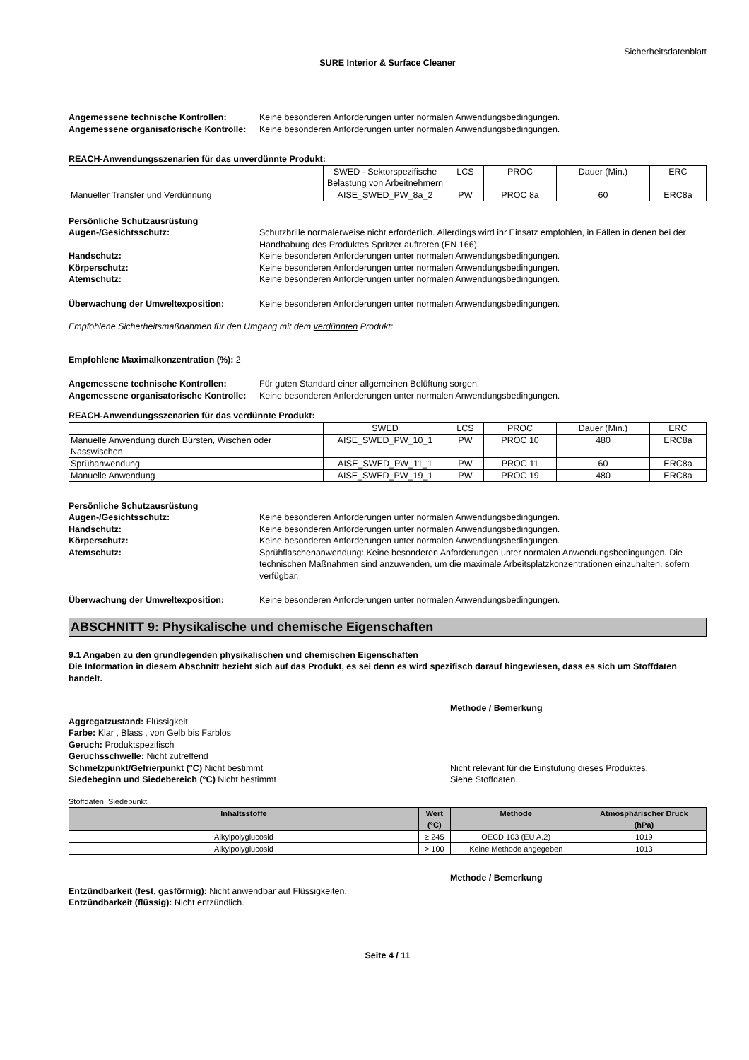Sicherheitsdatenblatt
SURE Interior & Surface Cleaner
Angemessene technische Kontrollen: Keine besonderen Anforderungen unter normalen Anwendungsbedingungen.
Angemessene organisatorische Kontrolle:
Keine besonderen Anforderungen unter normalen Anwendungsbedingungen.
REACH-Anwendungsszenarien für das unverdünnte Produkt:
| | SWED - Sektorspezifische Belastung von Arbeitnehmern | LCS | PROC | Dauer (Min.) | ERC |
| Manueller Transfer und Verdünnung | AISE_SWED_PW_8a_2 | PW | PROC 8a | 60 | ERC8a |
Persönliche Schutzausrüstung
Augen-/Gesichtsschutz: Schutzbrille normalerweise nicht erforderlich. Allerdings wird ihr Einsatz empfohlen, in Fällen in denen bei der Handhabung des Produktes Spritzer auftreten (EN 166).
Handschutz: Keine besonderen Anforderungen unter normalen Anwendungsbedingungen.
Körperschutz: Keine besonderen Anforderungen unter normalen Anwendungsbedingungen.
Atemschutz: Keine besonderen Anforderungen unter normalen Anwendungsbedingungen.
Überwachung der Umweltexposition: Keine besonderen Anforderungen unter normalen Anwendungsbedingungen.
Empfohlene Sicherheitsmaßnahmen für den Umgang mit dem verdünnten Produkt:
Empfohlene Maximalkonzentration (%): 2
Angemessene technische Kontrollen: Für guten Standard einer allgemeinen Belüftung sorgen.
Angemessene organisatorische Kontrolle:
Keine besonderen Anforderungen unter normalen Anwendungsbedingungen.
REACH-Anwendungsszenarien für das verdünnte Produkt:
| | SWED | LCS | PROC | Dauer (Min.) | ERC |
| Manuelle Anwendung durch Bürsten, Wischen oder Nasswischen | AISE_SWED_PW_10_1 | PW | PROC 10 | 480 | ERC8a |
| Sprühanwendung | AISE_SWED_PW_11_1 | PW | PROC 11 | 60 | ERC8a |
| Manuelle Anwendung | AISE_SWED_PW_19_1 | PW | PROC 19 | 480 | ERC8a |
Persönliche Schutzausrüstung
Augen-/Gesichtsschutz: Keine besonderen Anforderungen unter normalen Anwendungsbedingungen.
Handschutz: Keine besonderen Anforderungen unter normalen Anwendungsbedingungen.
Körperschutz: Keine besonderen Anforderungen unter normalen Anwendungsbedingungen.
Atemschutz: Sprühflaschenanwendung: Keine besonderen Anforderungen unter normalen Anwendungsbedingungen. Die technischen Maßnahmen sind anzuwenden, um die maximale Arbeitsplatzkonzentrationen einzuhalten, sofern verfügbar.
Überwachung der Umweltexposition: Keine besonderen Anforderungen unter normalen Anwendungsbedingungen.
ABSCHNITT 9: Physikalische und chemische Eigenschaften
9.1 Angaben zu den grundlegenden physikalischen und chemischen Eigenschaften
Die Information in diesem Abschnitt bezieht sich auf das Produkt, es sei denn es wird spezifisch darauf hingewiesen, dass es sich um Stoffdaten handelt.
Methode / Bemerkung
Aggregatzustand: Flüssigkeit
Farbe: Klar , Blass , von Gelb bis Farblos
Geruch: Produktspezifisch
Geruchsschwelle: Nicht zutreffend
Schmelzpunkt/Gefrierpunkt (°C) Nicht bestimmt Nicht relevant für die Einstufung dieses Produktes.
Siedebeginn und Siedebereich (°C) Nicht bestimmt Siehe Stoffdaten.
Stoffdaten, Siedepunkt
| Inhaltsstoffe | Wert (°C) | Methode | Atmosphärischer Druck (hPa) |
| --- | --- | --- | --- |
| Alkylpolyglucosid | ≥ 245 | OECD 103 (EU A.2) | 1019 |
| Alkylpolyglucosid | > 100 | Keine Methode angegeben | 1013 |
Methode / Bemerkung
Entzündbarkeit (fest, gasförmig): Nicht anwendbar auf Flüssigkeiten.
Entzündbarkeit (flüssig): Nicht entzündlich.
Seite 4 / 11